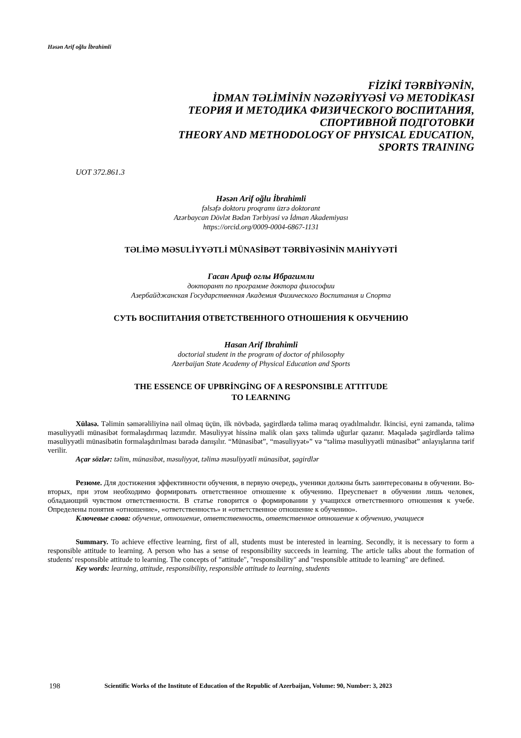Həsən Arif oğlu İbrahimli
FİZİKİ TƏRBİYƏNİN,
İDMAN TƏLİMİNİN NƏZƏRİYYƏSİ VƏ METODİKASI
ТЕОРИЯ И МЕТОДИКА ФИЗИЧЕСКОГО ВОСПИТАНИЯ,
СПОРТИВНОЙ ПОДГОТОВКИ
THEORY AND METHODOLOGY OF PHYSICAL EDUCATION,
SPORTS TRAINING
UOT 372.861.3
Həsən Arif oğlu İbrahimli
fəlsəfə doktoru proqramı üzrə doktorant
Azərbaycan Dövlət Bədən Tərbiyəsi və İdman Akademiyası
https://orcid.org/0009-0004-6867-1131
TƏLİMƏ MƏSULİYYƏTLİ MÜNASİBƏT TƏRBİYƏSİNİN MAHİYYƏTİ
Гасан Ариф оглы Ибрагимли
докторант по программе доктора философии
Азербайджанская Государственная Академия Физического Воспитания и Спорта
СУТЬ ВОСПИТАНИЯ ОТВЕТСТВЕННОГО ОТНОШЕНИЯ К ОБУЧЕНИЮ
Hasan Arif Ibrahimli
doctorial student in the program of doctor of philosophy
Azerbaijan State Academy of Physical Education and Sports
THE ESSENCE OF UPBRİNGİNG OF A RESPONSIBLE ATTITUDE
TO LEARNING
Xülasə. Təlimin səmərəliliyinə nail olmaq üçün, ilk növbədə, şagirdlərdə təlimə maraq oyadılmalıdır. İkincisi, eyni zamanda, təlimə məsuliyyətli münasibət formalaşdırmaq lazımdır. Məsuliyyət hissinə malik olan şəxs təlimdə uğurlar qazanır. Məqalədə şagirdlərdə təlimə məsuliyyətli münasibətin formalaşdırılması barədə danışılır. “Münasibət”, “məsuliyyət»” və “təlimə məsuliyyətli münasibət” anlayışlarına tərif verilir.
Açar sözlər: təlim, münasibət, məsuliyyət, təlimə məsuliyyətli münasibət, şagirdlər
Резюме. Для достижения эффективности обучения, в первую очередь, ученики должны быть заинтересованы в обучении. Во-вторых, при этом необходимо формировать ответственное отношение к обучению. Преуспевает в обучении лишь человек, обладающий чувством ответственности. В статье говорится о формировании у учащихся ответственного отношения к учебе. Определены понятия «отношение», «ответственность» и «ответственное отношение к обучению».
Ключевые слова: обучение, отношение, ответственность, ответственное отношение к обучению, учащиеся
Summary. To achieve effective learning, first of all, students must be interested in learning. Secondly, it is necessary to form a responsible attitude to learning. A person who has a sense of responsibility succeeds in learning. The article talks about the formation of students' responsible attitude to learning. The concepts of "attitude", "responsibility" and "responsible attitude to learning" are defined.
Key words: learning, attitude, responsibility, responsible attitude to learning, students
198 Scientific Works of the Institute of Education of the Republic of Azerbaijan, Volume: 90, Number: 3, 2023